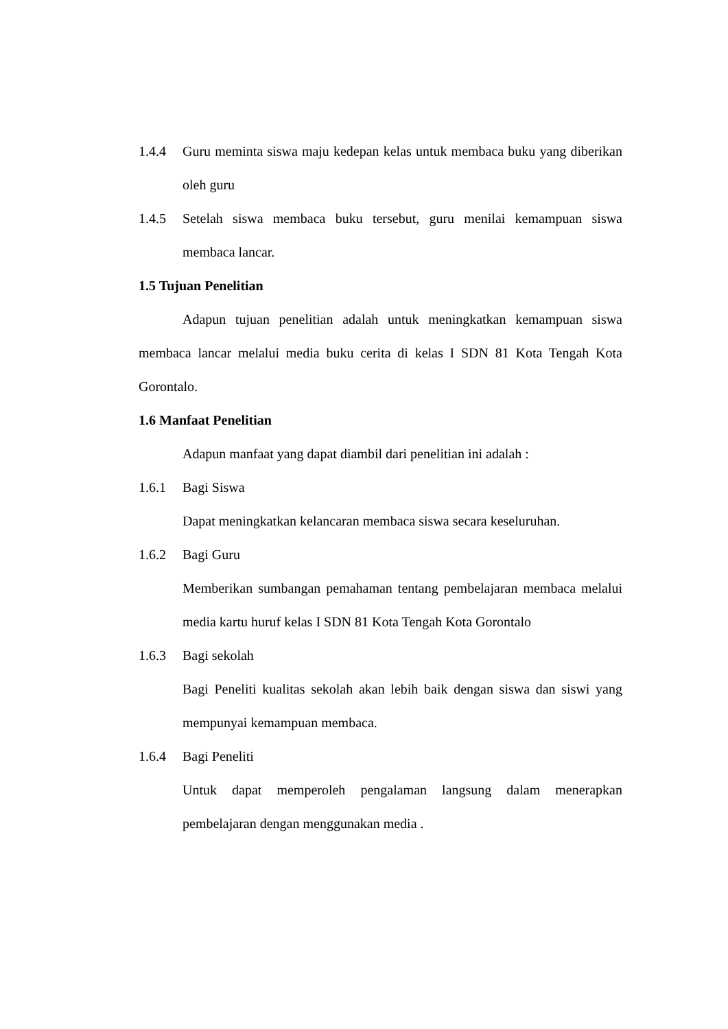1.4.4 Guru meminta siswa maju kedepan kelas untuk membaca buku yang diberikan oleh guru
1.4.5 Setelah siswa membaca buku tersebut, guru menilai kemampuan siswa membaca lancar.
1.5 Tujuan Penelitian
Adapun tujuan penelitian adalah untuk meningkatkan kemampuan siswa membaca lancar melalui media buku cerita di kelas I SDN 81 Kota Tengah Kota Gorontalo.
1.6 Manfaat Penelitian
Adapun manfaat yang dapat diambil dari penelitian ini adalah :
1.6.1 Bagi Siswa
Dapat meningkatkan kelancaran membaca siswa secara keseluruhan.
1.6.2 Bagi Guru
Memberikan sumbangan pemahaman tentang pembelajaran membaca melalui media kartu huruf kelas I SDN 81 Kota Tengah Kota Gorontalo
1.6.3 Bagi sekolah
Bagi Peneliti kualitas sekolah akan lebih baik dengan siswa dan siswi yang mempunyai kemampuan membaca.
1.6.4 Bagi Peneliti
Untuk dapat memperoleh pengalaman langsung dalam menerapkan pembelajaran dengan menggunakan media .